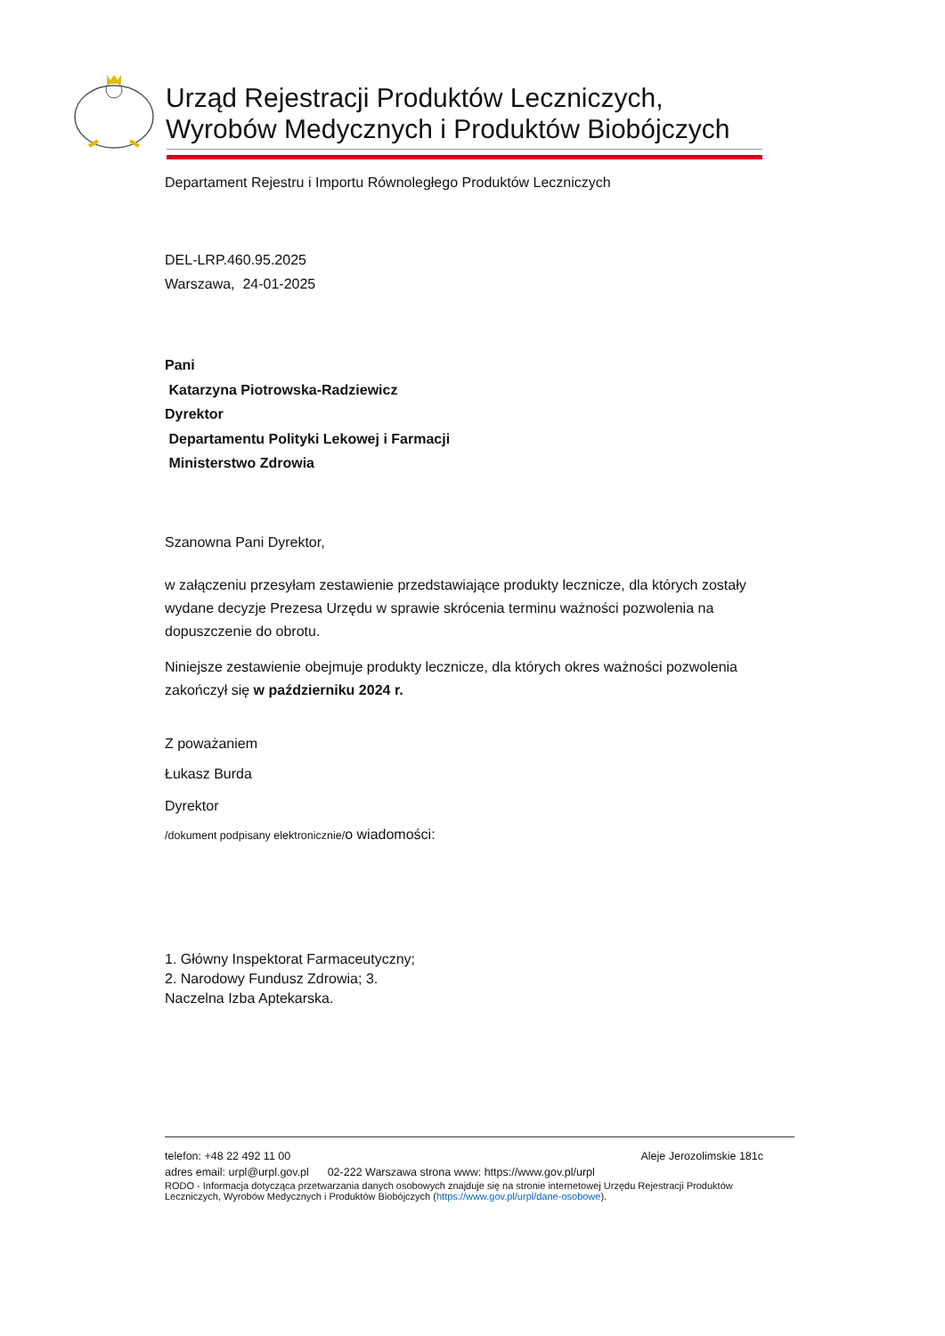Urząd Rejestracji Produktów Leczniczych,
Wyrobów Medycznych i Produktów Biobójczych
Departament Rejestru i Importu Równoległego Produktów Leczniczych
DEL-LRP.460.95.2025
Warszawa, 24-01-2025
Pani
Katarzyna Piotrowska-Radziewicz
Dyrektor
Departamentu Polityki Lekowej i Farmacji
Ministerstwo Zdrowia
Szanowna Pani Dyrektor,
w załączeniu przesyłam zestawienie przedstawiające produkty lecznicze, dla których zostały wydane decyzje Prezesa Urzędu w sprawie skrócenia terminu ważności pozwolenia na dopuszczenie do obrotu.
Niniejsze zestawienie obejmuje produkty lecznicze, dla których okres ważności pozwolenia zakończył się w październiku 2024 r.
Z poważaniem
Łukasz Burda
Dyrektor
/dokument podpisany elektronicznie/o wiadomości:
1. Główny Inspektorat Farmaceutyczny;
2. Narodowy Fundusz Zdrowia; 3.
Naczelna Izba Aptekarska.
telefon: +48 22 492 11 00 Aleje Jerozolimskie 181c
adres email: urpl@urpl.gov.pl 02-222 Warszawa strona www: https://www.gov.pl/urpl
RODO - Informacja dotycząca przetwarzania danych osobowych znajduje się na stronie internetowej Urzędu Rejestracji Produktów Leczniczych, Wyrobów Medycznych i Produktów Biobójczych (https://www.gov.pl/urpl/dane-osobowe).